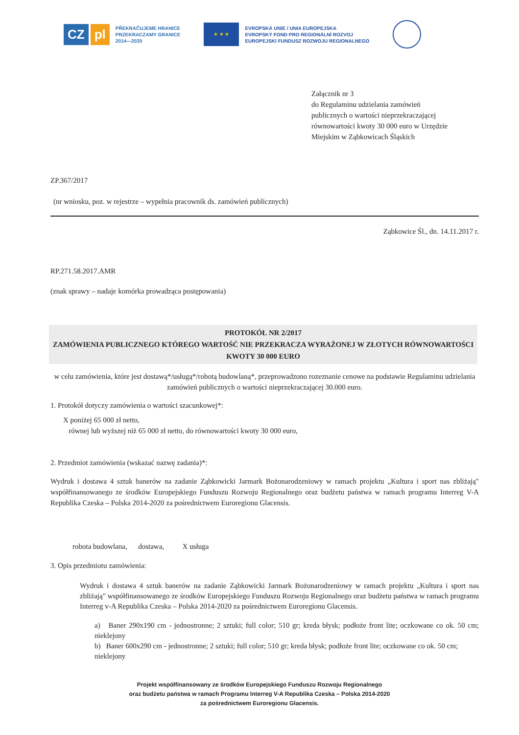CZ pl
PŘEKRAČUJEME HRANICE
PRZEKRACZAMY GRANICE
2014—2020
★ ★ ★
EVROPSKÁ UNIE / UNIA EUROPEJSKA
EVROPSKÝ FOND PRO REGIONÁLNÍ ROZVOJ
EUROPEJSKI FUNDUSZ ROZWOJU REGIONALNEGO
Załącznik nr 3
do Regulaminu udzielania zamówień
publicznych o wartości nieprzekraczającej
równowartości kwoty 30 000 euro w Urzędzie
Miejskim w Ząbkowicach Śląskich
ZP.367/2017
(nr wniosku, poz. w rejestrze – wypełnia pracownik ds. zamówień publicznych)
Ząbkowice Śl., dn. 14.11.2017 r.
RP.271.58.2017.AMR
(znak sprawy – nadaje komórka prowadząca postępowania)
PROTOKÓŁ NR 2/2017
ZAMÓWIENIA PUBLICZNEGO KTÓREGO WARTOŚĆ NIE PRZEKRACZA WYRAŻONEJ W ZŁOTYCH RÓWNOWARTOŚCI KWOTY 30 000 EURO
w celu zamówienia, które jest dostawą*/usługą*/robotą budowlaną*, przeprowadzono rozeznanie cenowe na podstawie Regulaminu udzielania zamówień publicznych o wartości nieprzekraczającej 30.000 euro.
1. Protokół dotyczy zamówienia o wartości szacunkowej*:
X poniżej 65 000 zł netto,
równej lub wyższej niż 65 000 zł netto, do równowartości kwoty 30 000 euro,
2. Przedmiot zamówienia (wskazać nazwę zadania)*:
Wydruk i dostawa 4 sztuk banerów na zadanie Ząbkowicki Jarmark Bożonarodzeniowy w ramach projektu „Kultura i sport nas zbliżają" współfinansowanego ze środków Europejskiego Funduszu Rozwoju Regionalnego oraz budżetu państwa w ramach programu Interreg V-A Republika Czeska – Polska 2014-2020 za pośrednictwem Euroregionu Glacensis.
robota budowlana, dostawa, X usługa
3. Opis przedmiotu zamówienia:
Wydruk i dostawa 4 sztuk banerów na zadanie Ząbkowicki Jarmark Bożonarodzeniowy w ramach projektu „Kultura i sport nas zbliżają" współfinansowanego ze środków Europejskiego Funduszu Rozwoju Regionalnego oraz budżetu państwa w ramach programu Interreg v-A Republika Czeska – Polska 2014-2020 za pośrednictwem Euroregionu Glacensis.
a) Baner 290x190 cm - jednostronne; 2 sztuki; full color; 510 gr; kreda błysk; podłoże front lite; oczkowane co ok. 50 cm; nieklejony
b) Baner 600x290 cm - jednostronne; 2 sztuki; full color; 510 gr; kreda błysk; podłoże front lite; oczkowane co ok. 50 cm; nieklejony
Projekt współfinansowany ze środków Europejskiego Funduszu Rozwoju Regionalnego
oraz budżetu państwa w ramach Programu Interreg V-A Republika Czeska – Polska 2014-2020
za pośrednictwem Euroregionu Glacensis.